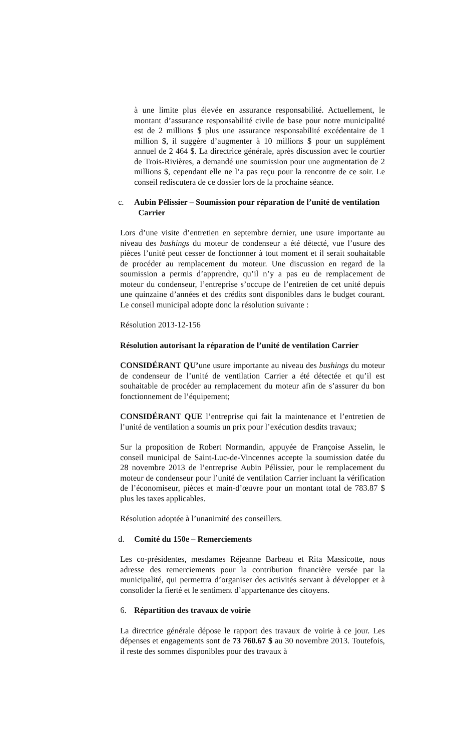à une limite plus élevée en assurance responsabilité. Actuellement, le montant d’assurance responsabilité civile de base pour notre municipalité est de 2 millions $ plus une assurance responsabilité excédentaire de 1 million $, il suggère d’augmenter à 10 millions $ pour un supplément annuel de 2 464 $. La directrice générale, après discussion avec le courtier de Trois-Rivières, a demandé une soumission pour une augmentation de 2 millions $, cependant elle ne l’a pas reçu pour la rencontre de ce soir. Le conseil rediscutera de ce dossier lors de la prochaine séance.
c. Aubin Pélissier – Soumission pour réparation de l’unité de ventilation
Carrier
Lors d’une visite d’entretien en septembre dernier, une usure importante au niveau des bushings du moteur de condenseur a été détecté, vue l’usure des pièces l’unité peut cesser de fonctionner à tout moment et il serait souhaitable de procéder au remplacement du moteur. Une discussion en regard de la soumission a permis d’apprendre, qu’il n’y a pas eu de remplacement de moteur du condenseur, l’entreprise s’occupe de l’entretien de cet unité depuis une quinzaine d’années et des crédits sont disponibles dans le budget courant. Le conseil municipal adopte donc la résolution suivante :
Résolution 2013-12-156
Résolution autorisant la réparation de l’unité de ventilation Carrier
CONSIDÉRANT QU’une usure importante au niveau des bushings du moteur de condenseur de l’unité de ventilation Carrier a été détectée et qu’il est souhaitable de procéder au remplacement du moteur afin de s’assurer du bon fonctionnement de l’équipement;
CONSIDÉRANT QUE l’entreprise qui fait la maintenance et l’entretien de l’unité de ventilation a soumis un prix pour l’exécution desdits travaux;
Sur la proposition de Robert Normandin, appuyée de Françoise Asselin, le conseil municipal de Saint-Luc-de-Vincennes accepte la soumission datée du 28 novembre 2013 de l’entreprise Aubin Pélissier, pour le remplacement du moteur de condenseur pour l’unité de ventilation Carrier incluant la vérification de l’économiseur, pièces et main-d’œuvre pour un montant total de 783.87 $ plus les taxes applicables.
Résolution adoptée à l’unanimité des conseillers.
d. Comité du 150e – Remerciements
Les co-présidentes, mesdames Réjeanne Barbeau et Rita Massicotte, nous adresse des remerciements pour la contribution financière versée par la municipalité, qui permettra d’organiser des activités servant à développer et à consolider la fierté et le sentiment d’appartenance des citoyens.
6. Répartition des travaux de voirie
La directrice générale dépose le rapport des travaux de voirie à ce jour. Les dépenses et engagements sont de 73 760.67 $ au 30 novembre 2013. Toutefois, il reste des sommes disponibles pour des travaux à